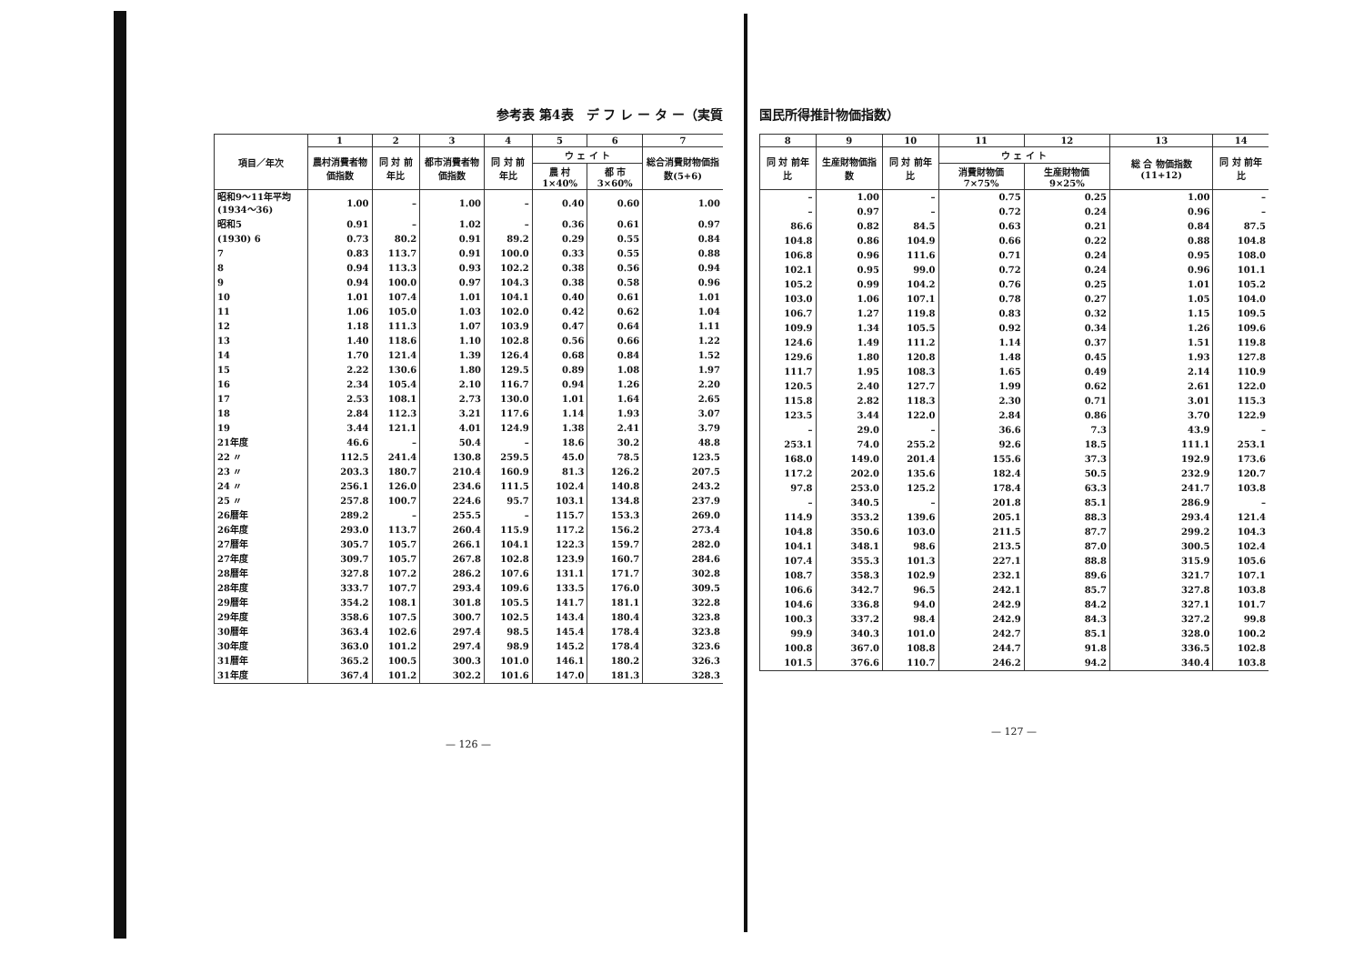参考表 第4表　デ フ レ ー タ ー（実質
| 項目／年次 | 1 | 2 | 3 | 4 | 5 | 6 | 7 |
| --- | --- | --- | --- | --- | --- | --- | --- |
| | 農村消費者物価指数 | 同 対 前年比 | 都市消費者物価指数 | 同 対 前年比 | ウ ェ イ ト | | 総合消費財物価指数(5+6) |
| | | | | | 農 村 1×40% | 都 市 3×60% | |
| 昭和9～11年平均(1934～36) | 1.00 | – | 1.00 | – | 0.40 | 0.60 | 1.00 |
| 昭和5 | 0.91 | – | 1.02 | – | 0.36 | 0.61 | 0.97 |
| (1930) 6 | 0.73 | 80.2 | 0.91 | 89.2 | 0.29 | 0.55 | 0.84 |
| 7 | 0.83 | 113.7 | 0.91 | 100.0 | 0.33 | 0.55 | 0.88 |
| 8 | 0.94 | 113.3 | 0.93 | 102.2 | 0.38 | 0.56 | 0.94 |
| 9 | 0.94 | 100.0 | 0.97 | 104.3 | 0.38 | 0.58 | 0.96 |
| 10 | 1.01 | 107.4 | 1.01 | 104.1 | 0.40 | 0.61 | 1.01 |
| 11 | 1.06 | 105.0 | 1.03 | 102.0 | 0.42 | 0.62 | 1.04 |
| 12 | 1.18 | 111.3 | 1.07 | 103.9 | 0.47 | 0.64 | 1.11 |
| 13 | 1.40 | 118.6 | 1.10 | 102.8 | 0.56 | 0.66 | 1.22 |
| 14 | 1.70 | 121.4 | 1.39 | 126.4 | 0.68 | 0.84 | 1.52 |
| 15 | 2.22 | 130.6 | 1.80 | 129.5 | 0.89 | 1.08 | 1.97 |
| 16 | 2.34 | 105.4 | 2.10 | 116.7 | 0.94 | 1.26 | 2.20 |
| 17 | 2.53 | 108.1 | 2.73 | 130.0 | 1.01 | 1.64 | 2.65 |
| 18 | 2.84 | 112.3 | 3.21 | 117.6 | 1.14 | 1.93 | 3.07 |
| 19 | 3.44 | 121.1 | 4.01 | 124.9 | 1.38 | 2.41 | 3.79 |
| 21年度 | 46.6 | – | 50.4 | – | 18.6 | 30.2 | 48.8 |
| 22 〃 | 112.5 | 241.4 | 130.8 | 259.5 | 45.0 | 78.5 | 123.5 |
| 23 〃 | 203.3 | 180.7 | 210.4 | 160.9 | 81.3 | 126.2 | 207.5 |
| 24 〃 | 256.1 | 126.0 | 234.6 | 111.5 | 102.4 | 140.8 | 243.2 |
| 25 〃 | 257.8 | 100.7 | 224.6 | 95.7 | 103.1 | 134.8 | 237.9 |
| 26暦年 | 289.2 | – | 255.5 | – | 115.7 | 153.3 | 269.0 |
| 26年度 | 293.0 | 113.7 | 260.4 | 115.9 | 117.2 | 156.2 | 273.4 |
| 27暦年 | 305.7 | 105.7 | 266.1 | 104.1 | 122.3 | 159.7 | 282.0 |
| 27年度 | 309.7 | 105.7 | 267.8 | 102.8 | 123.9 | 160.7 | 284.6 |
| 28暦年 | 327.8 | 107.2 | 286.2 | 107.6 | 131.1 | 171.7 | 302.8 |
| 28年度 | 333.7 | 107.7 | 293.4 | 109.6 | 133.5 | 176.0 | 309.5 |
| 29暦年 | 354.2 | 108.1 | 301.8 | 105.5 | 141.7 | 181.1 | 322.8 |
| 29年度 | 358.6 | 107.5 | 300.7 | 102.5 | 143.4 | 180.4 | 323.8 |
| 30暦年 | 363.4 | 102.6 | 297.4 | 98.5 | 145.4 | 178.4 | 323.8 |
| 30年度 | 363.0 | 101.2 | 297.4 | 98.9 | 145.2 | 178.4 | 323.6 |
| 31暦年 | 365.2 | 100.5 | 300.3 | 101.0 | 146.1 | 180.2 | 326.3 |
| 31年度 | 367.4 | 101.2 | 302.2 | 101.6 | 147.0 | 181.3 | 328.3 |
— 126 —
国民所得推計物価指数）
| 8 | 9 | 10 | 11 | 12 | 13 | 14 |
| --- | --- | --- | --- | --- | --- | --- |
| 同 対 前年比 | 生産財物価指数 | 同 対 前年比 | ウ ェ イ ト | | 総 合 物価指数(11+12) | 同 対 前年比 |
| | | | 消費財物価 7×75% | 生産財物価 9×25% | | |
| – | 1.00 | – | 0.75 | 0.25 | 1.00 | – |
| – | 0.97 | – | 0.72 | 0.24 | 0.96 | – |
| 86.6 | 0.82 | 84.5 | 0.63 | 0.21 | 0.84 | 87.5 |
| 104.8 | 0.86 | 104.9 | 0.66 | 0.22 | 0.88 | 104.8 |
| 106.8 | 0.96 | 111.6 | 0.71 | 0.24 | 0.95 | 108.0 |
| 102.1 | 0.95 | 99.0 | 0.72 | 0.24 | 0.96 | 101.1 |
| 105.2 | 0.99 | 104.2 | 0.76 | 0.25 | 1.01 | 105.2 |
| 103.0 | 1.06 | 107.1 | 0.78 | 0.27 | 1.05 | 104.0 |
| 106.7 | 1.27 | 119.8 | 0.83 | 0.32 | 1.15 | 109.5 |
| 109.9 | 1.34 | 105.5 | 0.92 | 0.34 | 1.26 | 109.6 |
| 124.6 | 1.49 | 111.2 | 1.14 | 0.37 | 1.51 | 119.8 |
| 129.6 | 1.80 | 120.8 | 1.48 | 0.45 | 1.93 | 127.8 |
| 111.7 | 1.95 | 108.3 | 1.65 | 0.49 | 2.14 | 110.9 |
| 120.5 | 2.40 | 127.7 | 1.99 | 0.62 | 2.61 | 122.0 |
| 115.8 | 2.82 | 118.3 | 2.30 | 0.71 | 3.01 | 115.3 |
| 123.5 | 3.44 | 122.0 | 2.84 | 0.86 | 3.70 | 122.9 |
| – | 29.0 | – | 36.6 | 7.3 | 43.9 | – |
| 253.1 | 74.0 | 255.2 | 92.6 | 18.5 | 111.1 | 253.1 |
| 168.0 | 149.0 | 201.4 | 155.6 | 37.3 | 192.9 | 173.6 |
| 117.2 | 202.0 | 135.6 | 182.4 | 50.5 | 232.9 | 120.7 |
| 97.8 | 253.0 | 125.2 | 178.4 | 63.3 | 241.7 | 103.8 |
| – | 340.5 | – | 201.8 | 85.1 | 286.9 | – |
| 114.9 | 353.2 | 139.6 | 205.1 | 88.3 | 293.4 | 121.4 |
| 104.8 | 350.6 | 103.0 | 211.5 | 87.7 | 299.2 | 104.3 |
| 104.1 | 348.1 | 98.6 | 213.5 | 87.0 | 300.5 | 102.4 |
| 107.4 | 355.3 | 101.3 | 227.1 | 88.8 | 315.9 | 105.6 |
| 108.7 | 358.3 | 102.9 | 232.1 | 89.6 | 321.7 | 107.1 |
| 106.6 | 342.7 | 96.5 | 242.1 | 85.7 | 327.8 | 103.8 |
| 104.6 | 336.8 | 94.0 | 242.9 | 84.2 | 327.1 | 101.7 |
| 100.3 | 337.2 | 98.4 | 242.9 | 84.3 | 327.2 | 99.8 |
| 99.9 | 340.3 | 101.0 | 242.7 | 85.1 | 328.0 | 100.2 |
| 100.8 | 367.0 | 108.8 | 244.7 | 91.8 | 336.5 | 102.8 |
| 101.5 | 376.6 | 110.7 | 246.2 | 94.2 | 340.4 | 103.8 |
— 127 —